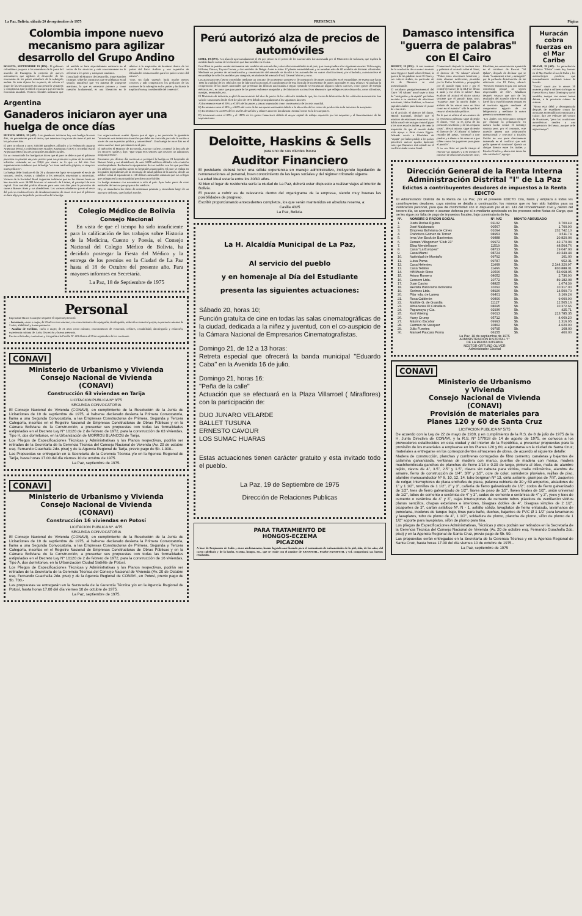La Paz, Bolivia, sábado 20 de septiembre de 1975 PRESENCIA Página
Colombia impone nuevo mecanismo para agilizar desarrollo del Grupo Andino
BOGOTA, SEPTIEMBRE 19 (IPS).- El gobierno colombiano propuso a los miembros de la junta del acuerdo de Cartagena la creación de nuevos mecanismos que agilicen el desarrollo de las economías de los países miembros de la subregión andina. Se trata dijeron los expertos, de colocar al grupo de las seis naciones en una posición ventajosa y competitiva ante la difícil coyuntura que afronta la economía mundial. Voceros oficiales indicaron que tal medida se hace especialmente necesaria en el sector de los servicios y más concretamente en lo referente a los pesos y transporte marítimo.
Consultado el Ministro de Desarrollo, Jorge Ramírez Ocampo, sobre las iniciativas que se adelantan en tal sentido, manifestó que "en materia de transporte marítimo, lo que es necesario primero y como cuestión fundamental, es una liberación en lo relativo a la aceptación de banderas dentro de los países del Pacto Andino y una supresión de dificultades institucionales para los países socios del mismo".
"Esto, sin duda -agregó-, haría mucho menos costosos y más competitivos los productos de las naciones de la subregión en los países y facilitaría la ampliación muy considerable del comercio".
Argentina
Ganaderos iniciaron ayer una huelga de once días
BUENOS AIRES, 19 (AP).- Los ganaderos iniciaron hoy una huelga de once días, sin precedentes para el sector, que amenaza con privar de carne al país en los próximos días.
El paro involucra a unos 340.000 ganaderos afiliados a la Federación Agraria Argentina (FAA), Confederaciones Rurales Argentinas (CRA) y Sociedad Rural Argentina (SRA) las tres principales entidades rurales.
En un comunicado los huelguistas dicen que el paro se debe a que el gobierno peronista no permite mayores precios para sus productos a pesar de la creciente inflación -estimada en un 238,6 por ciento en lo que va del año. Las organizaciones señalaron que la huelga "no tiene trasfondo golpista, ni tampoco tintes políticos".
La huelga debe finalizar el día 29 y durante ese lapso se suspende el envío de vacunos, cerdos, ovejas y caballos a los mercados mayoristas y minoristas. Voceros de la Sociedad Rural Argentina indicaron que en las últimas horas se han enviado unos 38.000 bovinos al mercado de Liniers, el principal de esta capital. Esta cantidad podría alcanzar para unos seis días para la provisión de carne a Buenos Aires y sus alrededores. Los voceros añadieron que en el resto del país se notaban efectos de desabastecimiento de carne si es que el gobierno no hace algo por impedir la prosecución de la huelga.
Las organizaciones rurales dijeron que el agro y en particular la ganadería "atraviesan una desastrosa situación que debe ser conocida por toda la nación a través de una expresión pública y trascendente". Una huelga de once días en el sector rural no tiene precedentes en el país.
El miércoles el Ministro de Economía, Antonio Cafiero, comentó la decisión de los sectores rurales y dijo: "Que sepan esos señores que nosotros no admitimos ninguna presión".
Entretanto por décimo día consecutivo prosiguió la huelga en 24 hospitales de Buenos Aires y sus alrededores, de unos 3.000 médicos afiliados a la comisión interhospitalaria. Reclaman la equiparación de sus sueldos con los que perciben los médicos que cumplen tareas en hospitales municipales. El paro se realiza en hospitales dependientes de la secretaría de salud pública de la nación, donde un médico cobra el equivalente a 110 dólares mensuales mientras que sus colegas que trabajan en la municipalidad perciben casi el doble.
La huelga amenaza con extenderse a todo el país. Ayer hubo paros de otras entidades del sector que apoyan a los médicos.
Hoy se reanudaron las clases de enseñanza primaria y secundaria luego de un paro por 48 horas, que finalizó anoche.
Colegio Médico de Bolivia
Consejo Nacional
En vista de que el tiempo ha sido insuficiente para la calificación de los trabajos sobre Historia de la Medicina, Cuento y Poesía, el Consejo Nacional del Colegio Médico de Bolivia, ha decidido postergar la Fiesta del Médico y la entrega de los premios en la Ciudad de La Paz hasta el 18 de Octubre del presente año. Para mayores informes en Secretaría.
La Paz, 18 de Septiembre de 1975
Personal
Importante Banco extranjero requiere el siguiente personal:
- Secretario, varón o mujer, de 23 años como mínimo, con conocimientos de taquigrafía, dactilografía, redacción comercial propia, experiencia mínima de 2 años, afabilidad y buena presencia.
- Auxiliar de Créditos, varón o mujer, de 21 años como mínimo, conocimientos de economía, créditos, contabilidad, dactilografía y redacción, experiencia mínima de 1 año, discreción y buena presencia.
Enviar solicitudes, curriculum y fotografía a la Casilla Nº. 6014 hasta el 29 de septiembre de los corrientes.
CONAVI
Ministerio de Urbanismo y Vivienda
Consejo Nacional de Vivienda
(CONAVI)
Construcción 63 viviendas en Tarija
LICITACION PUBLICA Nº 3/75
SEGUNDA CONVOCATORIA
El Consejo Nacional de Vivienda (CONAVI), en cumplimiento de la Resolución de la Junta de Licitaciones de 19 de septiembre de 1975, al haberse declarado desierta la Primera Convocatoria, llama a una Segunda Convocatoria, a las Empresas Constructoras de Primera, Segunda y Tercera Categoría, inscritas en el Registro Nacional de Empresas Constructoras de Obras Públicas y en la Cámara Boliviana de la Construcción, a presentar sus propuestas con todas las formalidades estipuladas en el Decreto Ley Nº 10120 de 2 de febrero de 1972, para la construcción de 63 viviendas, Tipo H, dos dormitorios, en la Urbanización de MORROS BLANCOS de Tarija.
Los Pliegos de Especificaciones Técnicas y Administrativas y los Planos respectivos, podrán ser retirados de la Secretaría de la Gerencia Técnica del Consejo Nacional de Vivienda (Av. 20 de octubre esq. Fernando Guachalla 2do. piso) y de la Agencia Regional de Tarija, previo pago de $b. 1.000.-
Las Propuestas se entregarán en la Secretaría de la Gerencia Técnica y/o en la Agencia Regional de Tarija, hasta horas 17.00 del día viernes 10 de octubre de 1975.
La Paz, septiembre de 1975.
CONAVI
Ministerio de Urbanismo y Vivienda
Consejo Nacional de Vivienda
(CONAVI)
Construcción 16 viviendas en Potosí
LICITACION PUBLICA Nº. 4/75
SEGUNDA CONVOCATORIA
El Consejo Nacional de Vivienda (CONAVI), en cumplimiento de la Resolución de la Junta de Licitaciones de 19 de septiembre de 1975, al haberse declarado desierta la Primera Convocatoria, llama a una Segunda Convocatoria, a las Empresas Constructoras de Primera, Segunda y Tercera Categoría, inscritas en el Registro Nacional de Empresas Constructoras de Obras Públicas y en la Cámara Boliviana de la Construcción, a presentar sus propuestas con todas las formalidades estipuladas en el Decreto Ley Nº 10120 de 2 de febrero de 1972, para la construcción de 16 viviendas, Tipo A, dos dormitorios, en la Urbanización Ciudad Satélite de Potosí.
Los Pliegos de Especificaciones Técnicas y Administrativas y los Planos respectivos, podrán ser retirados de la Secretaría de la Gerencia Técnica del Consejo Nacional de Vivienda (Av. 20 de Octubre esq. Fernando Guachalla 2do. piso) y de la Agencia Regional de CONAVI, en Potosí, previo pago de $b. 700.-
Las propuestas se entregarán en la Secretaría de la Gerencia Técnica y/o en la Agencia Regional de Potosí, hasta horas 17.00 del día viernes 10 de octubre de 1975.
La Paz, septiembre de 1975.
Perú autorizó alza de precios de automóviles
LIMA, 19 (IPS).- Un alza de aproximadamente el 25 por ciento en el precio de los automóviles fue autorizada por el Ministerio de Industria, que explica la medida dando cuenta de los factores que han incidido en el alza.
En el Perú se pueden vender únicamente seis modelos de automóviles, todos ellos ensamblados en el país, que corresponden a las siguientes marcas: Volkswagen, Hillman, Datsun, Toyota Corona, y dos modelos de Dodge. Antes existían 17 plantas ensambladoras y se armaban más de 60 modelos de distintas cilindradas. Mediante un proceso de racionalización y concentración del mercado se dividió a los automóviles en cuatro clasificaciones, por cilindrada, autorizándose el ensamblaje de sólo dos modelos por categoría, retirándose del mercado Ford, General Motors y otras.
Las autorizaciones fueron concedidas mediante un contrato de incremento progresivo de integración de partes nacionales en el ensamblaje. Se espera que hacia 1985 la totalidad de los vehículos sea de fabricación nacional, el cumplimiento de esta fórmula de incremento de partes nacionales es muy relativo. Al analizar la composición de las partes nacionales que presentan las fábricas autorizadas a seguir operando se encuentran algunos rubros curiosos, como gastos de energía eléctrica, etc., en tanto que gran parte de las partes realmente integradas y de fabricación nacional son elementos que reflejan escaso desarrollo, como alfombras, manijas, terminados, etc.
El Ministerio de industria, explicó la autorización del alza de precio de los vehículos señalando que, los costos de fabricación de los vehículos automotrices han sufrido variaciones desde el 26 de julio de 1974 debido principalmente a los siguientes factores:
A) Incremento entre el 20% y el 30% de las partes y piezas importadas como consecuencia de la crisis mundial.
B) Incremento entre el 30% y el 80% del costo de las autopartes nacionales debido a la elevación de los costos de producción en la industria de autopartes.
C) Incremento en un 30% de los niveles de sueldos y salarios tanto en la industria terminal como en la de autopartes.
D) Incremento entre el 80% y el 100% de los gastos financieros debido al mayor capital de trabajo requerido por las empresas y al financiamiento de las importaciones.
Deloitte, Haskins & Sells
para uno de sus clientes busca
Auditor Financiero
El postulante deberá tener una sólida experiencia en manejo administrativo, incluyendo liquidación de remuneraciones al personal, buen conocimiento de las leyes sociales y del régimen tributario vigente.
La edad ideal estaría entre los 30/40 años.
Si bien el lugar de residencia sería la ciudad de La Paz, deberá estar dispuesto a realizar viajes al interior de Bolivia.
El puesto a cubrir es de relevancia dentro del organigrama de la empresa, siendo muy buenas las posibilidades de progreso.
Escribir proporcionando antecedentes completos, los que serán mantenidos en absoluta reserva, a:
Casilla 4325
La Paz, Bolivia.
La H. Alcaldía Municipal de La Paz,
Al servicio del pueblo
y en homenaje al Día del Estudiante
presenta las siguientes actuaciones:
Sábado 20, horas 10;
Función gratuíta de cine en todas las salas cinematográficas de la ciudad, dedicada a la niñez y juventud, con el co-auspicio de la Cámara Nacional de Empresarios Cinematografistas.
Domingo 21, de 12 a 13 horas:
Retreta especial que ofrecerá la banda municipal ''Eduardo Caba'' en la Avenida 16 de julio.
Domingo 21, horas 16:
''Peña de la calle''
Actuación que se efectuará en la Plaza Villarroel ( Miraflores) con la participación de:
DUO JUNARO VELARDE
BALLET TUSUNA
ERNESTO CAVOUR
LOS SUMAC HUARAS
Estas actuaciones tienen carácter gratuito y esta invitado todo el pueblo.
La Paz, 19 de Septiembre de 1975
Dirección de Relaciones Publicas
PARA TRATAMIENTO DE
HONGOS-ECZEMA
PICAZON
A base de Propionato de Sodio y otros medicamentos, hemos logrado una fórmula para el tratamiento de enfermedades de la piel, tiña, de las uñas, del cuero cabelludo y de la barba, eczema, hongos, etc., que se vende con el nombre de SANAFITIL. Pruebe SANAFITIL y Ud. comprobará sus buenos resultados.
Damasco intensifica "guerra de palabras" con El Cairo
BEIRUT, 19 (IPS).- A tres semanas de la conclusión de un nuevo acuerdo entre Egipto e Israel sobre el Sinaí, la guerra de las palabras entre El Cairo y sus críticos árabes, en particular de los de Damasco se está intensificando.
El cotidiano paragubernamental del Cairo "Al Ahram" acusó ayer a Siria de "instigación y de rapiña" por haber enviado a su ministro de relaciones exteriores, Halim Kaddam, a diversas capitales árabes para ilustrar el punto de vista sirio.
En el artículo, el director del diario, Hamdi Gammal, declaró que el ministro de relaciones exteriores sirio había tratado de instigar contra Egipto a los otros estados árabes y de crear la impresión de que el mundo árabe todo apoya a Siria contra Egipto. Además acusó a Khaddam de "rapiña" por haber pedido a los países petroleros nuevas ayudas haciendo creer que Damasco está aislado en el conflicto árabe contra Israel.
Comentando después la condena siria y palestina al acuerdo sobre el Sinaí, el director de "Al Ahram" afirmó: "Todas estas reacciones histéricas y estas alarmas artificiosas, pensadas por la Unión Soviética y propagadas por el partido Baas sirio y por el comité ejecutivo de la OLP no llevan a nada y eso ellos lo saben". Para explicar tal actitud el diario cairota sostiene que el partido Baas sirio, "expuesto ante la nación árabe, y aislado de las masas tanto en Siria como en el exterior" sólo le queda el recurso al escándalo político.
En lo que se refiere al movimiento de la resistencia palestina sigue diciendo el diario, "este ya es presa de las presiones soviéticas y de las conjuras sirias". Moscú mismo, sigue diciendo el director de "Al Ahram" al haberse retirado del juego, "comenzó a tirar piedras y a alentar a las reservas a que silben contra los jugadores para ganar el partido".
A su vez Siria no pierde tiempo al renovar sus ataques y ayer mismo el ministro de relaciones exteriores sirio, Khaddam, en una entrevista aparecida en el cotidiano de Kuwait "Al Qabas", después de declarar que se sentía "sumamente triste y amargado" por la profunda deterioración de las relaciones con El Cairo, afirmó: "Nosotros estamos en paz con nuestra conciencia porque no somos responsables de ello". Khaddam después sostuvo que uno de los resultados del acuerdo sobre el Sinaí fue el dar a Israel fronteras seguras en el territorio egipcio mediante el compromiso egipcio de no beligerancia y mediante la nueva presencia norteamericana.
"Los árabes nos esforzamos siempre por eliminar la polarización en nuestra lucha contra el enemigo sionista pero, por el contrario, este acuerdo genera una polarización internacional y convirtió a Estados Unidos en una parte directamente interesada en el conflicto que más podía querer el sionismo? Quería un choque directo entre los árabes y Estados Unidos y ahora este deseo ha sido satisfecho", agregó.
Huracán cobra fuerzas en el Mar Caribe
MIAMI, 19 (AP).- La perturbación ciclónica "Eloisa" toma hoy fuerzas en el Mar Caribe al sur de Cuba y los meteorólogos predicen que eventualmente recobrará fuerza de hurcán.
"Eloisa" causó por lo menos 30 muertes y dejó a millares sin hogar en Puerto Rico y Santo Domingo y azotó también, aunque con menor fuerza dañina, a la provincia cubana de oriente.
"Ahora esta débil y desorganizada después de estrellarse contra las montañas en República Dominicana y Cuba", dijo Joe Pelissier del Centro de Huracanes, "pero las condiciones atmosféricas tienden a una recuperación de fuerza...aunque tarde algún tiempo".
Dirección General de la Renta Interna
Administración Distrital "I" de La Paz
Edictos a contribuyentes deudores de impuestos a la Renta
EDICTO
El Administrador Distrital de la Renta de La Paz, por el presente EDICTO Cita, llama y emplaza a todos los contribuyentes deudores, cuya nómina se detalla a continuación; los mismos que no han sido habidos para su notificación personal, para que de conformidad con lo dispuesto por el art. 141 del Procedimiento Civil y dentro del tercero día, se apersonen o asuman defensa por sí o mediante apoderado en los procesos sobre Notas de Cargo, que se les sigue por falta de pago de impuestos fiscales, bajo conminatoria de ley.
| Nº. | NOMBRE O RAZON SOCIAL | Nº. N/C | MONTO ADEUDADO | |
| --- | --- | --- | --- | --- |
| 1. | Justo Rodas Eguino | 01102 | $b. | 3.700.49 |
| 2. | José Maldonado | 00567 | $b. | 1.700.00 |
| 3. | Empresa Boliviana de Cines | 01094 | $b. | 232.742.10 |
| 4. | Francisca Gómez de Torrez | 08953 | $b. | 3.511.74 |
| 5. | Irma Von Bock de Barrientos | 09888 | $b. | 20.820.04 |
| 6. | Donato Villagomez ''Club 21'' | 09972 | $b. | 42.170.04 |
| 7. | Elisa Mendelbaum | 11519 | $b. | 48.504.76 |
| 8. | Casa ''La Europea'' | 08713 | $b. | 19.047.93 |
| 9. | Casa Miami | 08724 | $b. | 40.349.44 |
| 10. | Natividad de Montaño | 09792 | $b. | 101.00 |
| 11. | Luisa Poma | 09787 | $b. | 952.31 |
| 12. | Casa Helentex | 11468 | $b. | 2.144.320.97 |
| 13. | Casa Telatex | 11466 | $b. | 830.888.01 |
| 14. | Hifi Music Store | 10506 | $b. | 53.068.95 |
| 15. | Arturo Romero | 08052 | $b. | 2.736.00 |
| 16. | Consem Ltda. | 10772 | $b. | 89.182.08 |
| 17. | Juan Castro | 08825 | $b. | 1.674.39 |
| 18. | Revista Panorama Boliviano | 10292 | $b. | 10.317.00 |
| 19. | Sorimex Ltda. | 08926 | $b. | 14.500.70 |
| 20. | Pilar vda. de Larrea | 09401 | $b. | 3.169.24 |
| 21. | Rosa Calderón | 00800 | $b. | 9.000.00 |
| 22. | Matilde G. de Guardia | 11127 | $b. | 12.505.16 |
| 23. | Almacenes El Caballero | 08695 | $b. | 10.372.66 |
| 24. | Papamoya y Cia. | 02936 | $b. | 425.71 |
| 25. | Kurt Wieting | 09013 | $b. | 213.785.35 |
| 26. | Harry Crump | 05712 | $b. | 4.069.20 |
| 27. | Máximo Escobar | 09993 | $b. | 1.316.05 |
| 28. | Carmen de Vasquez | 10862 | $b. | 4.620.00 |
| 29. | Julio Fuentes | 09795 | $b. | 168.00 |
| 30. | Manuel Paucara Poma | 06155 | $b. | 400.00 |
La Paz, 18 de septiembre de 1975
ADMINISTRACION DISTRITAL ''I''
DE LA RENTA INTERNA
NESTOR ORTUÑO OLIVER
Administrador Distrital
CONAVI
Ministerio de Urbanismo
y Vivienda
Consejo Nacional de Vivienda
(CONAVI)
Provisión de materiales para
Planes 120 y 60 de Santa Cruz
LICITACION PUBLICA Nº 5/75
De acuerdo con la Ley de 22 de mayo de 1939, y en cumplimiento de la R.S. de 8 de julio de 1975 de la H. Junta Directiva de CONAVI, y la R.S. Nº 177918 de 14 de agosto de 1975, se convoca a los proveedores establecidos en esta ciudad y del interior de la República, a presentar propuestas para la provisión de los materiales a emplearse en los Planes 120 y 60, a ejecutarse en la ciudad de Santa Cruz; materiales a entregarse en los correspondientes almacenes de obras, de acuerdo al siguiente detalle:
Madera de construcción, planchas y cumbreras corrugadas de fibro cemento, canaletas y bajantes de calamina galvanizada, ventanas de madera con marco, puertas de madera con marco, madera machihembrada ganchos de planchas de fierro 1/16 x 0.30 de largo, pintura al óleo, malla de alambre tejido, clavos de 4'', 3.5'', 2.5'' y 1.5'', clavos sin cabeza para vidrios, malla milimétrica, alambre de amarre, fierro de construcción de 1/4'', 3/8'' y 1/2'', ocre de color, sumideros pluviales, rejillas de piso, alambre monoconductor Nº 8, 10, 12, 14, tubo bergman Nº 13, cinta aislante, grampas de 7/8'', zoquetes de colgar, interruptores de placa enchufes de placa, palanca cubierta de 30 y 60 amperios, aisladores de 1'' y 1 1/2'', tornillos de 1 1/2'', 2'' y 3'', cañería de fierro galvanizado de 1/2'', codos de fierro galvanizado de 1/2'', tees de fierro galvanizado de 1/2'', llaves de paso de 1/2'', llaves finales de 1/2'', unión universal de 1/2'', tubos de cemento o cerámica de 4'' y 3'', codos de cemento o cerámica de 4'' y 3'', yees y tees de cemento o cerámica de 4'' y 3'', cajas interceptoras de cemento tubos plásticos de ventilación vidrios planos sencillos, chapas exteriores e interiores, bisagras dobles de 4'', bisagras simples de 2 1/2'', picaportes de 3'', cartón asfáltico Nº. N - 1, asfalto sólido, lavaplatos de fierro enlozado, lavamanos de porcelana, inodoros de tanque bajo, tinas para baño, duchas, bajantes de PVC Ø 1 1/2'' para lavamanos y lavaplatos, tubo de plomo de 4'', 1 1/2'', soldadura de plomo, plancha de plomo, sifón de plomo de 1 1/2'' soporte para lavaplatos, sifón de plomo para tina.
Los pliegos de Especificaciones Administrativas, Técnicas y otros podrán ser retirados en la Secretaría de la Gerencia Técnica del Consejo Nacional de Vivienda (Av. 20 de octubre esq. Fernando Guachalla 2do. piso) y en la Agencia Regional de Santa Cruz, previo pago de $b. 50.-
Las propuestas serán entregadas en la Secretaría de la Gerencia Técnica y en la Agencia Regional de Santa Cruz, hasta horas 17.00 del día viernes 10 de octubre de 1975.-
La Paz, septiembre de 1975